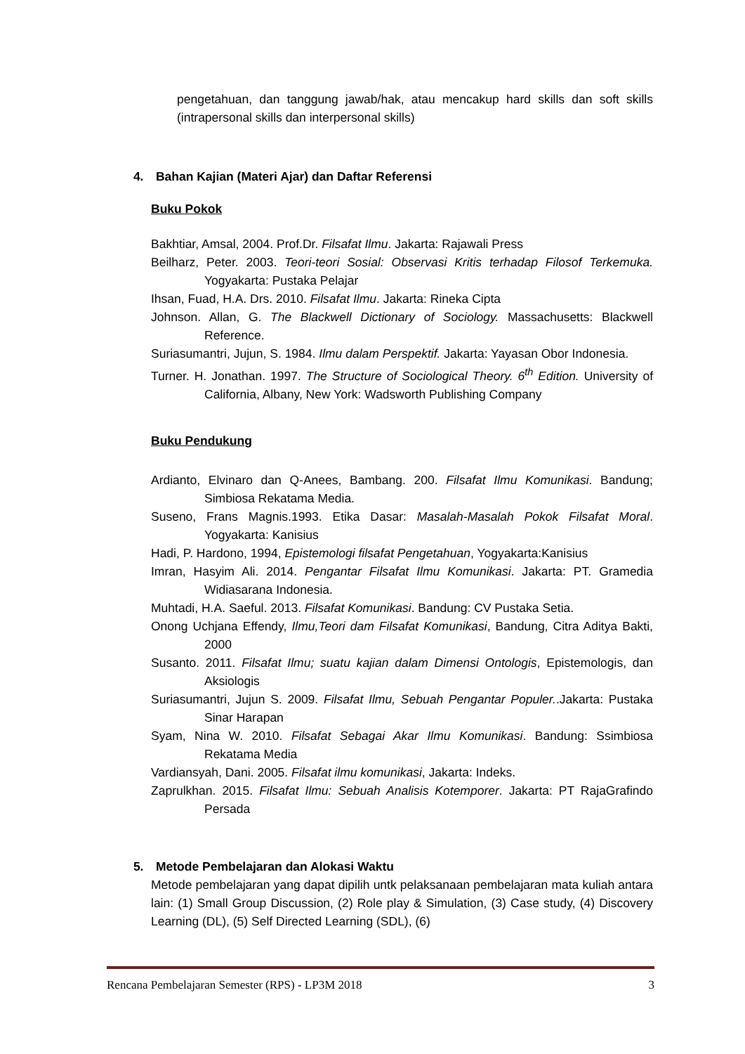pengetahuan, dan tanggung jawab/hak, atau mencakup hard skills dan soft skills (intrapersonal skills dan interpersonal skills)
4. Bahan Kajian (Materi Ajar) dan Daftar Referensi
Buku Pokok
Bakhtiar, Amsal, 2004. Prof.Dr. Filsafat Ilmu. Jakarta: Rajawali Press
Beilharz, Peter. 2003. Teori-teori Sosial: Observasi Kritis terhadap Filosof Terkemuka. Yogyakarta: Pustaka Pelajar
Ihsan, Fuad, H.A. Drs. 2010. Filsafat Ilmu. Jakarta: Rineka Cipta
Johnson. Allan, G. The Blackwell Dictionary of Sociology. Massachusetts: Blackwell Reference.
Suriasumantri, Jujun, S. 1984. Ilmu dalam Perspektif. Jakarta: Yayasan Obor Indonesia.
Turner. H. Jonathan. 1997. The Structure of Sociological Theory. 6<sup>th</sup> Edition. University of California, Albany, New York: Wadsworth Publishing Company
Buku Pendukung
Ardianto, Elvinaro dan Q-Anees, Bambang. 200. Filsafat Ilmu Komunikasi. Bandung; Simbiosa Rekatama Media.
Suseno, Frans Magnis.1993. Etika Dasar: Masalah-Masalah Pokok Filsafat Moral. Yogyakarta: Kanisius
Hadi, P. Hardono, 1994, Epistemologi filsafat Pengetahuan, Yogyakarta:Kanisius
Imran, Hasyim Ali. 2014. Pengantar Filsafat Ilmu Komunikasi. Jakarta: PT. Gramedia Widiasarana Indonesia.
Muhtadi, H.A. Saeful. 2013. Filsafat Komunikasi. Bandung: CV Pustaka Setia.
Onong Uchjana Effendy, Ilmu,Teori dam Filsafat Komunikasi, Bandung, Citra Aditya Bakti, 2000
Susanto. 2011. Filsafat Ilmu; suatu kajian dalam Dimensi Ontologis, Epistemologis, dan Aksiologis
Suriasumantri, Jujun S. 2009. Filsafat Ilmu, Sebuah Pengantar Populer..Jakarta: Pustaka Sinar Harapan
Syam, Nina W. 2010. Filsafat Sebagai Akar Ilmu Komunikasi. Bandung: Ssimbiosa Rekatama Media
Vardiansyah, Dani. 2005. Filsafat ilmu komunikasi, Jakarta: Indeks.
Zaprulkhan. 2015. Filsafat Ilmu: Sebuah Analisis Kotemporer. Jakarta: PT RajaGrafindo Persada
5. Metode Pembelajaran dan Alokasi Waktu
Metode pembelajaran yang dapat dipilih untk pelaksanaan pembelajaran mata kuliah antara lain: (1) Small Group Discussion, (2) Role play & Simulation, (3) Case study, (4) Discovery Learning (DL), (5) Self Directed Learning (SDL), (6)
Rencana Pembelajaran Semester (RPS) - LP3M 2018 3